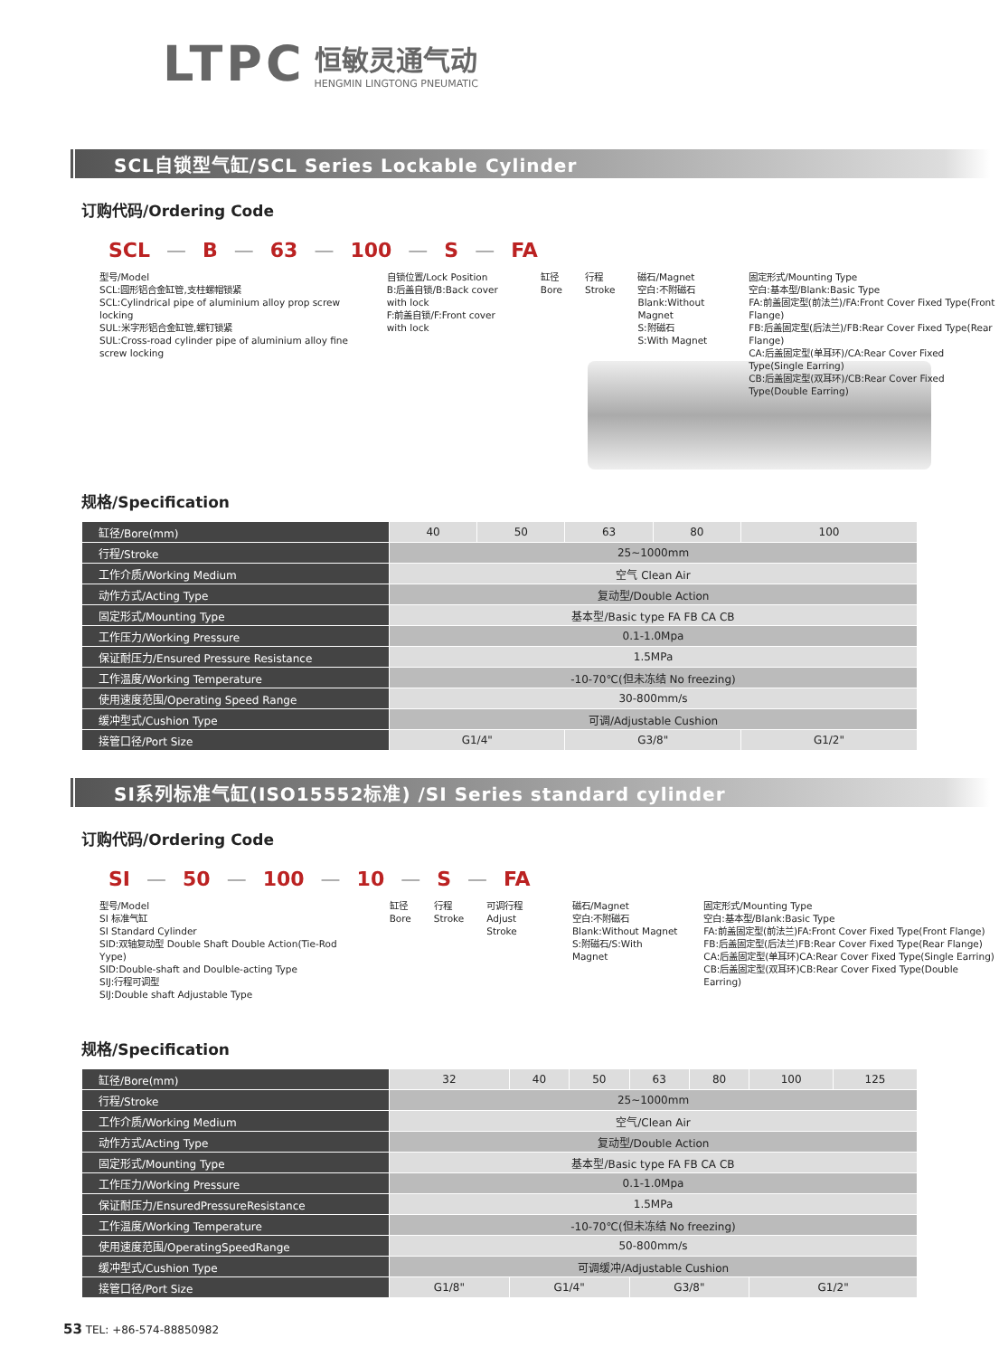LTPC
恒敏灵通气动
HENGMIN LINGTONG PNEUMATIC
SCL自锁型气缸/SCL Series Lockable Cylinder
订购代码/Ordering Code
SCL — B — 63 — 100 — S — FA
型号/Model
SCL:圆形铝合金缸管,支柱螺帽锁紧
SCL:Cylindrical pipe of aluminium alloy prop screw locking
SUL:米字形铝合金缸管,螺钉锁紧
SUL:Cross-road cylinder pipe of aluminium alloy fine screw locking
自锁位置/Lock Position
B:后盖自锁/B:Back cover with lock
F:前盖自锁/F:Front cover with lock
缸径
Bore
行程
Stroke
磁石/Magnet
空白:不附磁石
Blank:Without Magnet
S:附磁石
S:With Magnet
固定形式/Mounting Type
空白:基本型/Blank:Basic Type
FA:前盖固定型(前法兰)/FA:Front Cover Fixed Type(Front Flange)
FB:后盖固定型(后法兰)/FB:Rear Cover Fixed Type(Rear Flange)
CA:后盖固定型(单耳环)/CA:Rear Cover Fixed Type(Single Earring)
CB:后盖固定型(双耳环)/CB:Rear Cover Fixed Type(Double Earring)
规格/Specification
| 缸径/Bore(mm) | 40 | 50 | 63 | 80 | 100 |
| 行程/Stroke | 25~1000mm | | | | |
| 工作介质/Working Medium | 空气 Clean Air | | | | |
| 动作方式/Acting Type | 复动型/Double Action | | | | |
| 固定形式/Mounting Type | 基本型/Basic type FA FB CA CB | | | | |
| 工作压力/Working Pressure | 0.1-1.0Mpa | | | | |
| 保证耐压力/Ensured Pressure Resistance | 1.5MPa | | | | |
| 工作温度/Working Temperature | -10-70℃(但未冻结 No freezing) | | | | |
| 使用速度范围/Operating Speed Range | 30-800mm/s | | | | |
| 缓冲型式/Cushion Type | 可调/Adjustable Cushion | | | | |
| 接管口径/Port Size | G1/4" | | G3/8" | | G1/2" |
SI系列标准气缸(ISO15552标准) /SI Series standard cylinder
订购代码/Ordering Code
SI — 50 — 100 — 10 — S — FA
型号/Model
SI 标准气缸
SI Standard Cylinder
SID:双轴复动型 Double Shaft Double Action(Tie-Rod Yype)
SID:Double-shaft and Doulble-acting Type
SIJ:行程可调型
SIJ:Double shaft Adjustable Type
缸径
Bore
行程
Stroke
可调行程
Adjust Stroke
磁石/Magnet
空白:不附磁石
Blank:Without Magnet
S:附磁石/S:With Magnet
固定形式/Mounting Type
空白:基本型/Blank:Basic Type
FA:前盖固定型(前法兰)FA:Front Cover Fixed Type(Front Flange)
FB:后盖固定型(后法兰)FB:Rear Cover Fixed Type(Rear Flange)
CA:后盖固定型(单耳环)CA:Rear Cover Fixed Type(Single Earring)
CB:后盖固定型(双耳环)CB:Rear Cover Fixed Type(Double Earring)
规格/Specification
| 缸径/Bore(mm) | 32 | 40 | 50 | 63 | 80 | 100 | 125 |
| 行程/Stroke | 25~1000mm | | | | | | |
| 工作介质/Working Medium | 空气/Clean Air | | | | | | |
| 动作方式/Acting Type | 复动型/Double Action | | | | | | |
| 固定形式/Mounting Type | 基本型/Basic type FA FB CA CB | | | | | | |
| 工作压力/Working Pressure | 0.1-1.0Mpa | | | | | | |
| 保证耐压力/EnsuredPressureResistance | 1.5MPa | | | | | | |
| 工作温度/Working Temperature | -10-70℃(但未冻结 No freezing) | | | | | | |
| 使用速度范围/OperatingSpeedRange | 50-800mm/s | | | | | | |
| 缓冲型式/Cushion Type | 可调缓冲/Adjustable Cushion | | | | | | |
| 接管口径/Port Size | G1/8" | G1/4" | | G3/8" | | G1/2" | |
53 TEL: +86-574-88850982